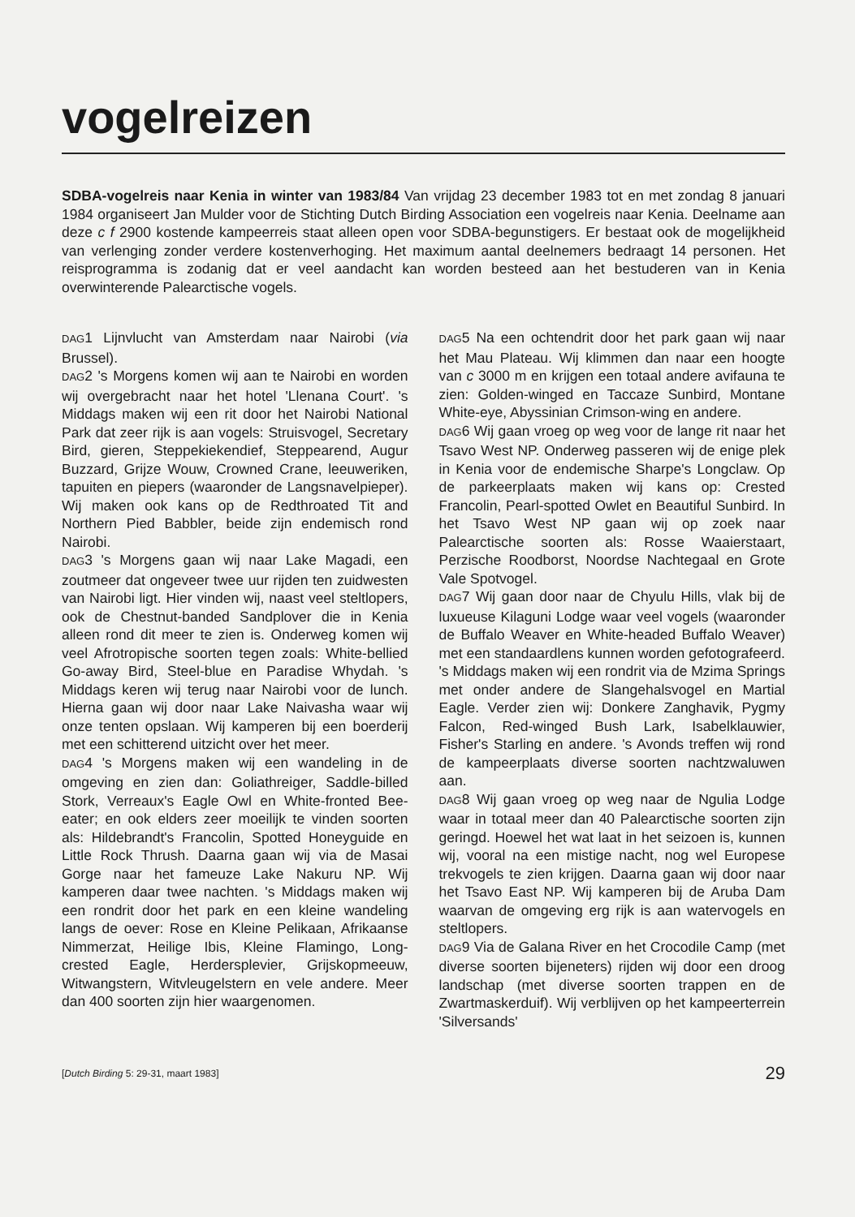vogelreizen
SDBA-vogelreis naar Kenia in winter van 1983/84 Van vrijdag 23 december 1983 tot en met zondag 8 januari 1984 organiseert Jan Mulder voor de Stichting Dutch Birding Association een vogelreis naar Kenia. Deelname aan deze c f 2900 kostende kampeerreis staat alleen open voor SDBA-begunstigers. Er bestaat ook de mogelijkheid van verlenging zonder verdere kostenverhoging. Het maximum aantal deelnemers bedraagt 14 personen. Het reisprogramma is zodanig dat er veel aandacht kan worden besteed aan het bestuderen van in Kenia overwinterende Palearctische vogels.
DAG1 Lijnvlucht van Amsterdam naar Nairobi (via Brussel).
DAG2 's Morgens komen wij aan te Nairobi en worden wij overgebracht naar het hotel 'Llenana Court'. 's Middags maken wij een rit door het Nairobi National Park dat zeer rijk is aan vogels: Struisvogel, Secretary Bird, gieren, Steppekiekendief, Steppearend, Augur Buzzard, Grijze Wouw, Crowned Crane, leeuweriken, tapuiten en piepers (waaronder de Langsnavelpieper). Wij maken ook kans op de Redthroated Tit and Northern Pied Babbler, beide zijn endemisch rond Nairobi.
DAG3 's Morgens gaan wij naar Lake Magadi, een zoutmeer dat ongeveer twee uur rijden ten zuidwesten van Nairobi ligt. Hier vinden wij, naast veel steltlopers, ook de Chestnut-banded Sandplover die in Kenia alleen rond dit meer te zien is. Onderweg komen wij veel Afrotropische soorten tegen zoals: White-bellied Go-away Bird, Steel-blue en Paradise Whydah. 's Middags keren wij terug naar Nairobi voor de lunch. Hierna gaan wij door naar Lake Naivasha waar wij onze tenten opslaan. Wij kamperen bij een boerderij met een schitterend uitzicht over het meer.
DAG4 's Morgens maken wij een wandeling in de omgeving en zien dan: Goliathreiger, Saddle-billed Stork, Verreaux's Eagle Owl en White-fronted Bee-eater; en ook elders zeer moeilijk te vinden soorten als: Hildebrandt's Francolin, Spotted Honeyguide en Little Rock Thrush. Daarna gaan wij via de Masai Gorge naar het fameuze Lake Nakuru NP. Wij kamperen daar twee nachten. 's Middags maken wij een rondrit door het park en een kleine wandeling langs de oever: Rose en Kleine Pelikaan, Afrikaanse Nimmerzat, Heilige Ibis, Kleine Flamingo, Long-crested Eagle, Herdersplevier, Grijskopmeeuw, Witwangstern, Witvleugelstern en vele andere. Meer dan 400 soorten zijn hier waargenomen.
DAG5 Na een ochtendrit door het park gaan wij naar het Mau Plateau. Wij klimmen dan naar een hoogte van c 3000 m en krijgen een totaal andere avifauna te zien: Golden-winged en Taccaze Sunbird, Montane White-eye, Abyssinian Crimson-wing en andere.
DAG6 Wij gaan vroeg op weg voor de lange rit naar het Tsavo West NP. Onderweg passeren wij de enige plek in Kenia voor de endemische Sharpe's Longclaw. Op de parkeerplaats maken wij kans op: Crested Francolin, Pearl-spotted Owlet en Beautiful Sunbird. In het Tsavo West NP gaan wij op zoek naar Palearctische soorten als: Rosse Waaierstaart, Perzische Roodborst, Noordse Nachtegaal en Grote Vale Spotvogel.
DAG7 Wij gaan door naar de Chyulu Hills, vlak bij de luxueuse Kilaguni Lodge waar veel vogels (waaronder de Buffalo Weaver en White-headed Buffalo Weaver) met een standaardlens kunnen worden gefotografeerd. 's Middags maken wij een rondrit via de Mzima Springs met onder andere de Slangehalsvogel en Martial Eagle. Verder zien wij: Donkere Zanghavik, Pygmy Falcon, Red-winged Bush Lark, Isabelklauwier, Fisher's Starling en andere. 's Avonds treffen wij rond de kampeerplaats diverse soorten nachtzwaluwen aan.
DAG8 Wij gaan vroeg op weg naar de Ngulia Lodge waar in totaal meer dan 40 Palearctische soorten zijn geringd. Hoewel het wat laat in het seizoen is, kunnen wij, vooral na een mistige nacht, nog wel Europese trekvogels te zien krijgen. Daarna gaan wij door naar het Tsavo East NP. Wij kamperen bij de Aruba Dam waarvan de omgeving erg rijk is aan watervogels en steltlopers.
DAG9 Via de Galana River en het Crocodile Camp (met diverse soorten bijeneters) rijden wij door een droog landschap (met diverse soorten trappen en de Zwartmaskerduif). Wij verblijven op het kampeerterrein 'Silversands'
[Dutch Birding 5: 29-31, maart 1983] 29